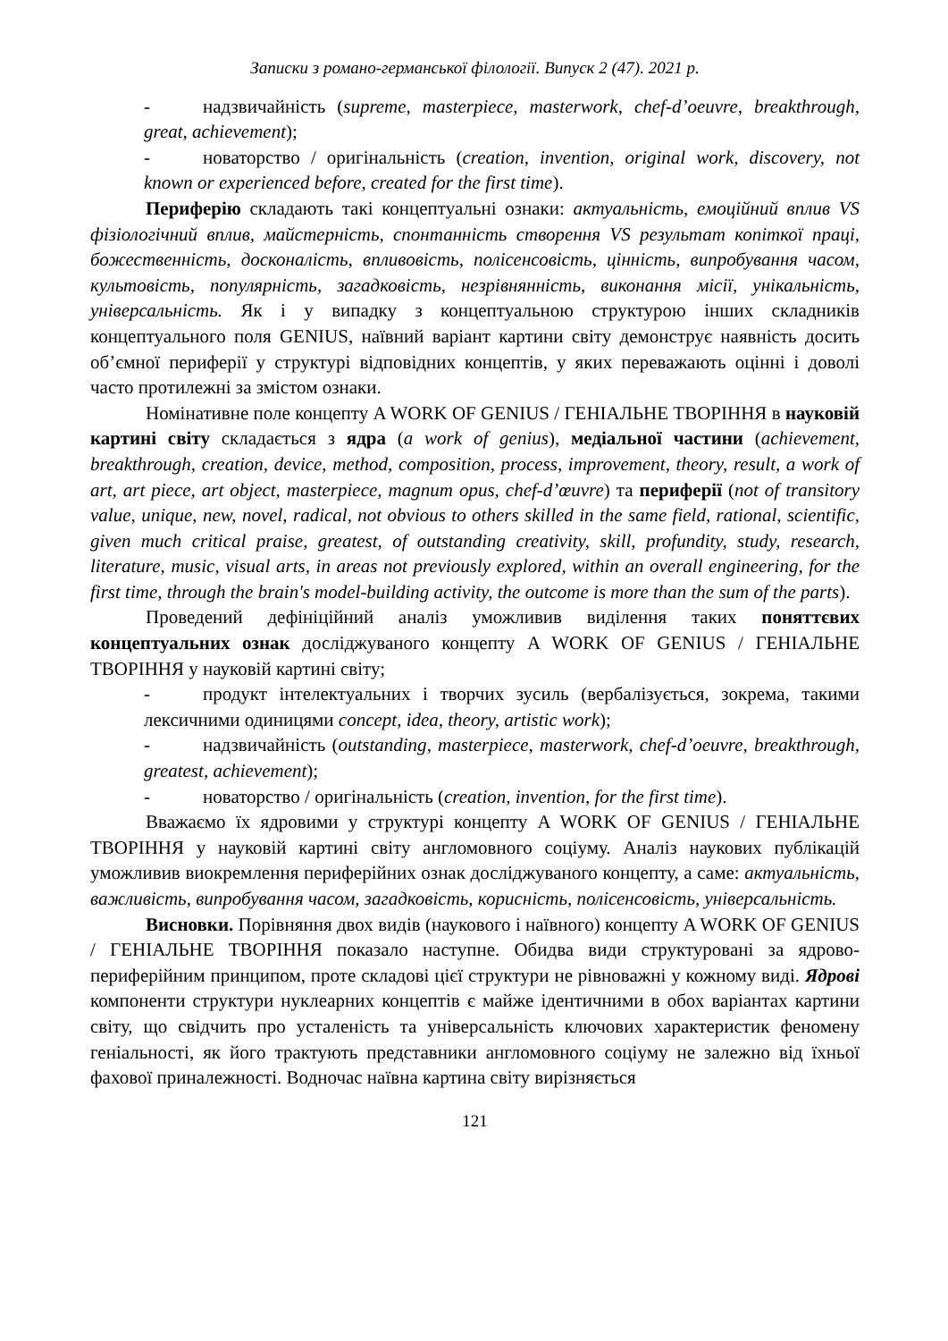Записки з романо-германської філології. Випуск 2 (47). 2021 р.
- надзвичайність (supreme, masterpiece, masterwork, chef-d’oeuvre, breakthrough, great, achievement);
- новаторство / оригінальність (creation, invention, original work, discovery, not known or experienced before, created for the first time).
Периферію складають такі концептуальні ознаки: актуальність, емоційний вплив VS фізіологічний вплив, майстерність, спонтанність створення VS результат копіткої праці, божественність, досконалість, впливовість, полісенсовість, цінність, випробування часом, культовість, популярність, загадковість, незрівнянність, виконання місії, унікальність, універсальність. Як і у випадку з концептуальною структурою інших складників концептуального поля GENIUS, наївний варіант картини світу демонструє наявність досить об’ємної периферії у структурі відповідних концептів, у яких переважають оцінні і доволі часто протилежні за змістом ознаки.
Номінативне поле концепту A WORK OF GENIUS / ГЕНІАЛЬНЕ ТВОРІННЯ в науковій картині світу складається з ядра (a work of genius), медіальної частини (achievement, breakthrough, creation, device, method, composition, process, improvement, theory, result, a work of art, art piece, art object, masterpiece, magnum opus, chef-d’œuvre) та периферії (not of transitory value, unique, new, novel, radical, not obvious to others skilled in the same field, rational, scientific, given much critical praise, greatest, of outstanding creativity, skill, profundity, study, research, literature, music, visual arts, in areas not previously explored, within an overall engineering, for the first time, through the brain's model-building activity, the outcome is more than the sum of the parts).
Проведений дефініційний аналіз уможливив виділення таких поняттєвих концептуальних ознак досліджуваного концепту A WORK OF GENIUS / ГЕНІАЛЬНЕ ТВОРІННЯ у науковій картині світу;
- продукт інтелектуальних і творчих зусиль (вербалізується, зокрема, такими лексичними одиницями concept, idea, theory, artistic work);
- надзвичайність (outstanding, masterpiece, masterwork, chef-d’oeuvre, breakthrough, greatest, achievement);
- новаторство / оригінальність (creation, invention, for the first time).
Вважаємо їх ядровими у структурі концепту A WORK OF GENIUS / ГЕНІАЛЬНЕ ТВОРІННЯ у науковій картині світу англомовного соціуму. Аналіз наукових публікацій уможливив виокремлення периферійних ознак досліджуваного концепту, а саме: актуальність, важливість, випробування часом, загадковість, корисність, полісенсовість, універсальність.
Висновки. Порівняння двох видів (наукового і наївного) концепту A WORK OF GENIUS / ГЕНІАЛЬНЕ ТВОРІННЯ показало наступне. Обидва види структуровані за ядрово-периферійним принципом, проте складові цієї структури не рівноважні у кожному виді. Ядрові компоненти структури нуклеарних концептів є майже ідентичними в обох варіантах картини світу, що свідчить про усталеність та універсальність ключових характеристик феномену геніальності, як його трактують представники англомовного соціуму не залежно від їхньої фахової приналежності. Водночас наївна картина світу вирізняється
121